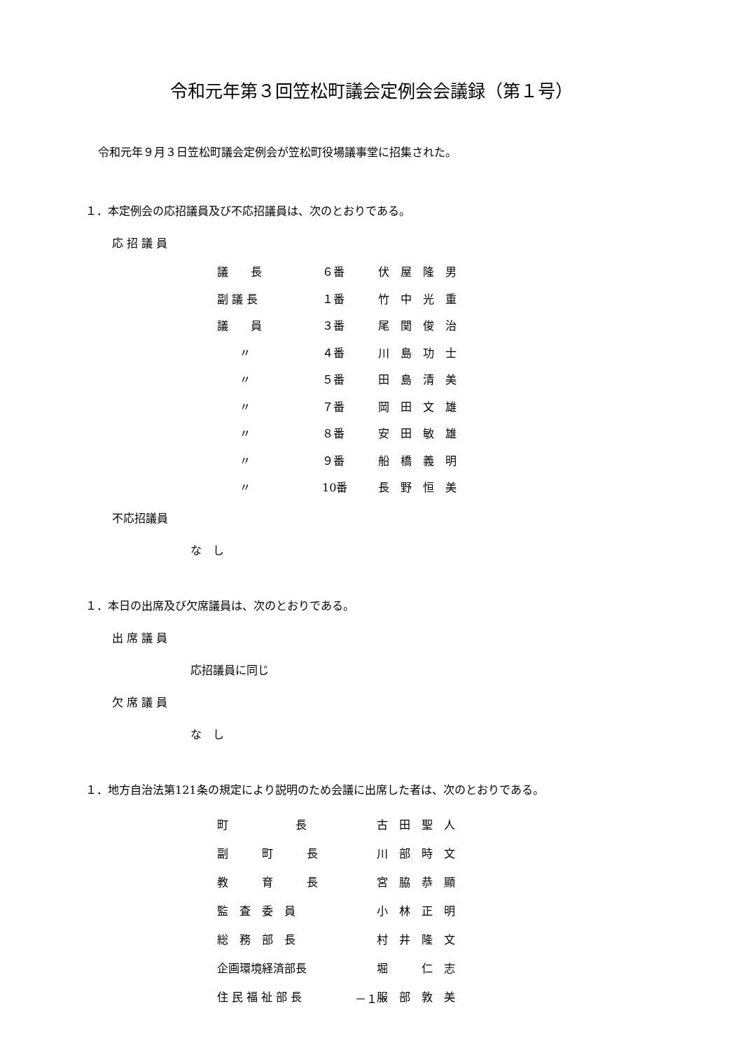令和元年第３回笠松町議会定例会会議録（第１号）
令和元年９月３日笠松町議会定例会が笠松町役場議事堂に招集された。
１．本定例会の応招議員及び不応招議員は、次のとおりである。
応 招 議 員
| 議 長 | ６番 | 伏 屋 隆 男 |
| 副 議 長 | １番 | 竹 中 光 重 |
| 議 員 | ３番 | 尾 関 俊 治 |
| 〃 | ４番 | 川 島 功 士 |
| 〃 | ５番 | 田 島 清 美 |
| 〃 | ７番 | 岡 田 文 雄 |
| 〃 | ８番 | 安 田 敏 雄 |
| 〃 | ９番 | 船 橋 義 明 |
| 〃 | 10番 | 長 野 恒 美 |
不応招議員
な　し
１．本日の出席及び欠席議員は、次のとおりである。
出 席 議 員
応招議員に同じ
欠 席 議 員
な　し
１．地方自治法第121条の規定により説明のため会議に出席した者は、次のとおりである。
| 町 長 | 古 田 聖 人 |
| 副 町 長 | 川 部 時 文 |
| 教 育 長 | 宮 脇 恭 顯 |
| 監 査 委 員 | 小 林 正 明 |
| 総 務 部 長 | 村 井 隆 文 |
| 企画環境経済部長 | 堀 仁 志 |
| 住 民 福 祉 部 長 | 服 部 敦 美 |
－１－